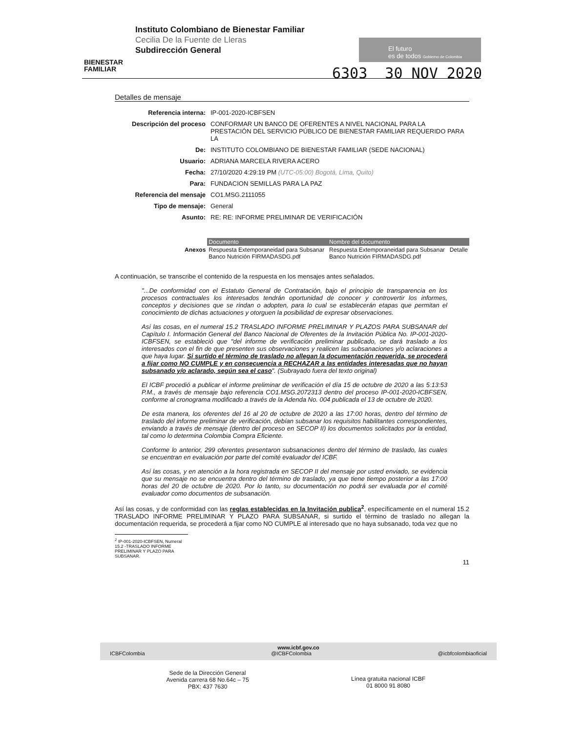BIENESTAR
FAMILIAR
Instituto Colombiano de Bienestar Familiar
Cecilia De la Fuente de Lleras
Subdirección General
El futuro
es de todos Gobierno de Colombia
6303 30 NOV 2020
Detalles de mensaje
| Referencia interna: | IP-001-2020-ICBFSEN |
| Descripción del proceso | CONFORMAR UN BANCO DE OFERENTES A NIVEL NACIONAL PARA LA PRESTACIÓN DEL SERVICIO PÚBLICO DE BIENESTAR FAMILIAR REQUERIDO PARA LA |
| De: | INSTITUTO COLOMBIANO DE BIENESTAR FAMILIAR (SEDE NACIONAL) |
| Usuario: | ADRIANA MARCELA RIVERA ACERO |
| Fecha: | 27/10/2020 4:29:19 PM (UTC-05:00) Bogotá, Lima, Quito) |
| Para: | FUNDACION SEMILLAS PARA LA PAZ |
| Referencia del mensaje | CO1.MSG.2111055 |
| Tipo de mensaje: | General |
| Asunto: | RE: RE: INFORME PRELIMINAR DE VERIFICACIÓN |
| | Documento | Nombre del documento | |
| Anexos | Respuesta Extemporaneidad para Subsanar Banco Nutrición FIRMADASDG.pdf | Respuesta Extemporaneidad para Subsanar Banco Nutrición FIRMADASDG.pdf | Detalle |
A continuación, se transcribe el contenido de la respuesta en los mensajes antes señalados.
"...De conformidad con el Estatuto General de Contratación, bajo el principio de transparencia en los procesos contractuales los interesados tendrán oportunidad de conocer y controvertir los informes, conceptos y decisiones que se rindan o adopten, para lo cual se establecerán etapas que permitan el conocimiento de dichas actuaciones y otorguen la posibilidad de expresar observaciones.
Así las cosas, en el numeral 15.2 TRASLADO INFORME PRELIMINAR Y PLAZOS PARA SUBSANAR del Capítulo I. Información General del Banco Nacional de Oferentes de la Invitación Pública No. IP-001-2020-ICBFSEN, se estableció que "del informe de verificación preliminar publicado, se dará traslado a los interesados con el fin de que presenten sus observaciones y realicen las subsanaciones y/o aclaraciones a que haya lugar. Si surtido el término de traslado no allegan la documentación requerida, se procederá a fijar como NO CUMPLE y en consecuencia a RECHAZAR a las entidades interesadas que no hayan subsanado y/o aclarado, según sea el caso". (Subrayado fuera del texto original)
El ICBF procedió a publicar el informe preliminar de verificación el día 15 de octubre de 2020 a las 5:13:53 P.M., a través de mensaje bajo referencia CO1.MSG.2072313 dentro del proceso IP-001-2020-ICBFSEN, conforme al cronograma modificado a través de la Adenda No. 004 publicada el 13 de octubre de 2020.
De esta manera, los oferentes del 16 al 20 de octubre de 2020 a las 17:00 horas, dentro del término de traslado del informe preliminar de verificación, debían subsanar los requisitos habilitantes correspondientes, enviando a través de mensaje (dentro del proceso en SECOP II) los documentos solicitados por la entidad, tal como lo determina Colombia Compra Eficiente.
Conforme lo anterior, 299 oferentes presentaron subsanaciones dentro del término de traslado, las cuales se encuentran en evaluación por parte del comité evaluador del ICBF.
Así las cosas, y en atención a la hora registrada en SECOP II del mensaje por usted enviado, se evidencia que su mensaje no se encuentra dentro del término de traslado, ya que tiene tiempo posterior a las 17:00 horas del 20 de octubre de 2020. Por lo tanto, su documentación no podrá ser evaluada por el comité evaluador como documentos de subsanación.
Así las cosas, y de conformidad con las reglas establecidas en la Invitación publica<sup>2</sup>, específicamente en el numeral 15.2 TRASLADO INFORME PRELIMINAR Y PLAZO PARA SUBSANAR, si surtido el término de traslado no allegan la documentación requerida, se procederá a fijar como NO CUMPLE al interesado que no haya subsanado, toda vez que no
<sup>2</sup> IP-001-2020-ICBFSEN, Numeral 15.2 -TRASLADO INFORME PRELIMINAR Y PLAZO PARA SUBSANAR.
11
www.icbf.gov.co
ICBFColombia @ICBFColombia @icbfcolombiaoficial
Sede de la Dirección General
Avenida carrera 68 No.64c – 75
PBX: 437 7630
Línea gratuita nacional ICBF
01 8000 91 8080